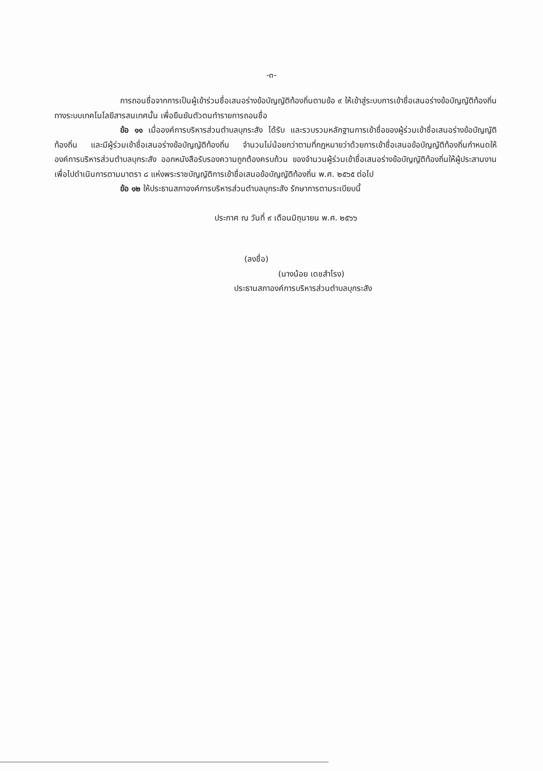-๓-
การถอนชื่อจากการเป็นผู้เข้าร่วมชื่อเสนอร่างข้อบัญญัติท้องถิ่นตามข้อ ๙ ให้เข้าสู่ระบบการเข้าชื่อเสนอร่างข้อบัญญัติท้องถิ่นทางระบบเทคโนโลยีสารสนเทศนั้น เพื่อยืนยันตัวตนทำรายการถอนชื่อ
ข้อ ๑๑ เมื่อองค์การบริหารส่วนตำบลบุกระสัง ได้รับ และรวบรวมหลักฐานการเข้าชื่อของผู้ร่วมเข้าชื่อเสนอร่างข้อบัญญัติท้องถิ่น และมีผู้ร่วมเข้าชื่อเสนอร่างข้อบัญญัติท้องถิ่น จำนวนไม่น้อยกว่าตามที่กฎหมายว่าด้วยการเข้าชื่อเสนอข้อบัญญัติท้องถิ่นกำหนดให้องค์การบริหารส่วนตำบลบุกระสัง ออกหนังสือรับรองความถูกต้องครบถ้วน ของจำนวนผู้ร่วมเข้าชื่อเสนอร่างข้อบัญญัติท้องถิ่นให้ผู้ประสานงานเพื่อไปดำเนินการตามมาตรา ๘ แห่งพระราชบัญญัติการเข้าชื่อเสนอข้อบัญญัติท้องถิ่น พ.ศ. ๒๕๖๕ ต่อไป
ข้อ ๑๒ ให้ประธานสภาองค์การบริหารส่วนตำบลบุกระสัง รักษาการตามระเบียบนี้
ประกาศ ณ วันที่ ๙ เดือนมิถุนายน พ.ศ. ๒๕๖๖
(ลงชื่อ)
(นางน้อย เดชสำโรง)
ประธานสภาองค์การบริหารส่วนตำบลบุกระสัง